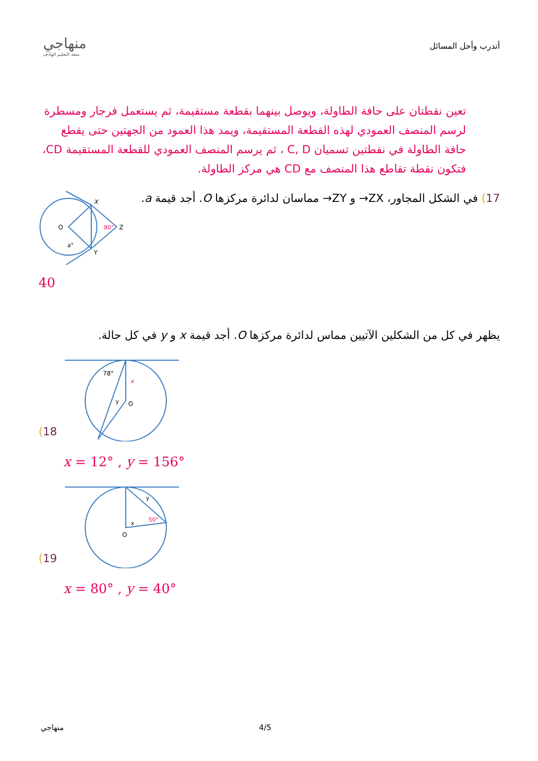منهاجي
متعة التعليم الهادف
أتدرب وأحل المسائل
تعين نقطتان على حافة الطاولة، ويوصل بينهما بقطعة مستقيمة، ثم يستعمل فرجار ومسطرة لرسم المنصف العمودي لهذه القطعة المستقيمة، ويمد هذا العمود من الجهتين حتى يقطع حافة الطاولة في نقطتين تسميان C, D ، ثم يرسم المنصف العمودي للقطعة المستقيمة CD، فتكون نقطة تقاطع هذا المنصف مع CD هي مركز الطاولة.
17) في الشكل المجاور، ZX→ و ZY→ مماسان لدائرة مركزها O. أجد قيمة a.
X
O
Z
Y
80°
a°
40
يظهر في كل من الشكلين الآتيين مماس لدائرة مركزها O. أجد قيمة x و y في كل حالة.
18)
78°
x
y
O
x = 12° , y = 156°
19)
y
x
50°
O
x = 80° , y = 40°
منهاجي 4/5